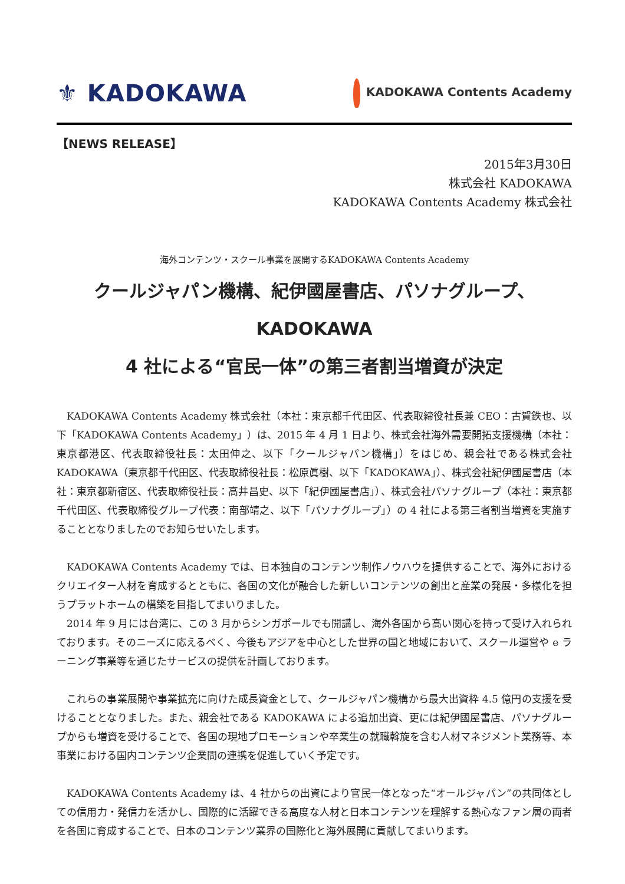⚜ KADOKAWA
KADOKAWA Contents Academy
【NEWS RELEASE】
2015年3月30日
株式会社 KADOKAWA
KADOKAWA Contents Academy 株式会社
海外コンテンツ・スクール事業を展開するKADOKAWA Contents Academy
クールジャパン機構、紀伊國屋書店、パソナグループ、KADOKAWA
4 社による“官民一体”の第三者割当増資が決定
KADOKAWA Contents Academy 株式会社（本社：東京都千代田区、代表取締役社長兼 CEO：古賀鉄也、以下「KADOKAWA Contents Academy」）は、2015 年 4 月 1 日より、株式会社海外需要開拓支援機構（本社：東京都港区、代表取締役社長：太田伸之、以下「クールジャパン機構」）をはじめ、親会社である株式会社 KADOKAWA（東京都千代田区、代表取締役社長：松原眞樹、以下「KADOKAWA」）、株式会社紀伊國屋書店（本社：東京都新宿区、代表取締役社長：高井昌史、以下「紀伊國屋書店」）、株式会社パソナグループ（本社：東京都千代田区、代表取締役グループ代表：南部靖之、以下「パソナグループ」）の 4 社による第三者割当増資を実施することとなりましたのでお知らせいたします。
KADOKAWA Contents Academy では、日本独自のコンテンツ制作ノウハウを提供することで、海外におけるクリエイター人材を育成するとともに、各国の文化が融合した新しいコンテンツの創出と産業の発展・多様化を担うプラットホームの構築を目指してまいりました。
2014 年 9 月には台湾に、この 3 月からシンガポールでも開講し、海外各国から高い関心を持って受け入れられております。そのニーズに応えるべく、今後もアジアを中心とした世界の国と地域において、スクール運営や e ラーニング事業等を通じたサービスの提供を計画しております。
これらの事業展開や事業拡充に向けた成長資金として、クールジャパン機構から最大出資枠 4.5 億円の支援を受けることとなりました。また、親会社である KADOKAWA による追加出資、更には紀伊國屋書店、パソナグループからも増資を受けることで、各国の現地プロモーションや卒業生の就職斡旋を含む人材マネジメント業務等、本事業における国内コンテンツ企業間の連携を促進していく予定です。
KADOKAWA Contents Academy は、4 社からの出資により官民一体となった“オールジャパン”の共同体としての信用力・発信力を活かし、国際的に活躍できる高度な人材と日本コンテンツを理解する熱心なファン層の両者を各国に育成することで、日本のコンテンツ業界の国際化と海外展開に貢献してまいります。